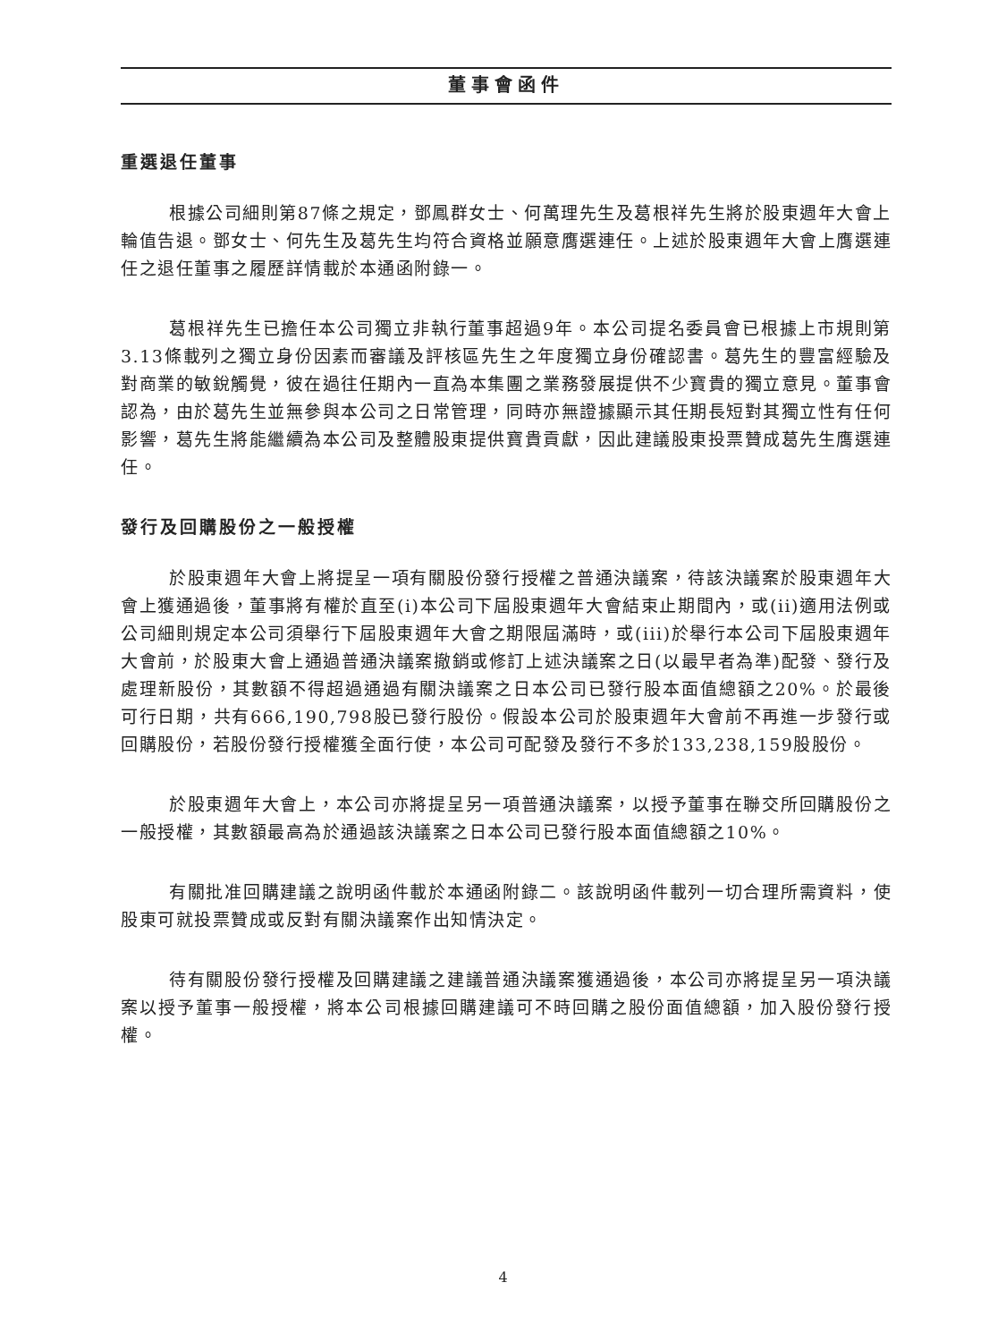董事會函件
重選退任董事
根據公司細則第87條之規定，鄧鳳群女士、何萬理先生及葛根祥先生將於股東週年大會上輪值告退。鄧女士、何先生及葛先生均符合資格並願意膺選連任。上述於股東週年大會上膺選連任之退任董事之履歷詳情載於本通函附錄一。
葛根祥先生已擔任本公司獨立非執行董事超過9年。本公司提名委員會已根據上市規則第3.13條載列之獨立身份因素而審議及評核區先生之年度獨立身份確認書。葛先生的豐富經驗及對商業的敏銳觸覺，彼在過往任期內一直為本集團之業務發展提供不少寶貴的獨立意見。董事會認為，由於葛先生並無參與本公司之日常管理，同時亦無證據顯示其任期長短對其獨立性有任何影響，葛先生將能繼續為本公司及整體股東提供寶貴貢獻，因此建議股東投票贊成葛先生膺選連任。
發行及回購股份之一般授權
於股東週年大會上將提呈一項有關股份發行授權之普通決議案，待該決議案於股東週年大會上獲通過後，董事將有權於直至(i)本公司下屆股東週年大會結束止期間內，或(ii)適用法例或公司細則規定本公司須舉行下屆股東週年大會之期限屆滿時，或(iii)於舉行本公司下屆股東週年大會前，於股東大會上通過普通決議案撤銷或修訂上述決議案之日(以最早者為準)配發、發行及處理新股份，其數額不得超過通過有關決議案之日本公司已發行股本面值總額之20%。於最後可行日期，共有666,190,798股已發行股份。假設本公司於股東週年大會前不再進一步發行或回購股份，若股份發行授權獲全面行使，本公司可配發及發行不多於133,238,159股股份。
於股東週年大會上，本公司亦將提呈另一項普通決議案，以授予董事在聯交所回購股份之一般授權，其數額最高為於通過該決議案之日本公司已發行股本面值總額之10%。
有關批准回購建議之說明函件載於本通函附錄二。該說明函件載列一切合理所需資料，使股東可就投票贊成或反對有關決議案作出知情決定。
待有關股份發行授權及回購建議之建議普通決議案獲通過後，本公司亦將提呈另一項決議案以授予董事一般授權，將本公司根據回購建議可不時回購之股份面值總額，加入股份發行授權。
4